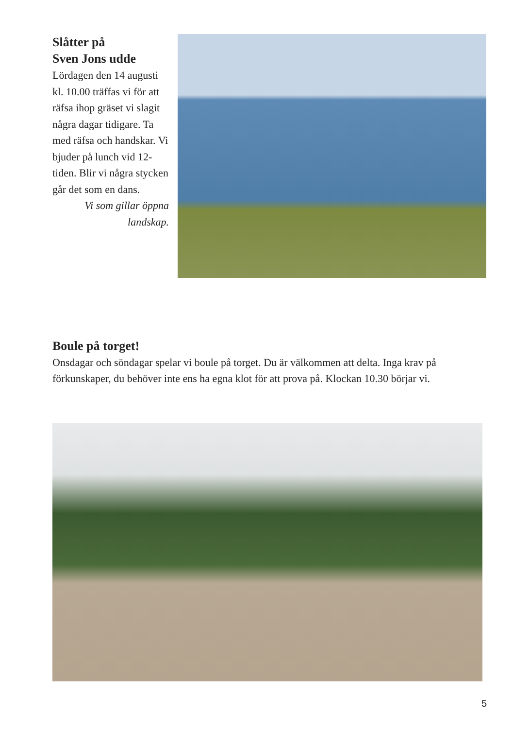Slåtter på
Sven Jons udde
Lördagen den 14 augusti kl. 10.00 träffas vi för att räfsa ihop gräset vi slagit några dagar tidigare. Ta med räfsa och handskar. Vi bjuder på lunch vid 12-tiden. Blir vi några stycken går det som en dans.
Vi som gillar öppna landskap.
Boule på torget!
Onsdagar och söndagar spelar vi boule på torget. Du är välkommen att delta. Inga krav på förkunskaper, du behöver inte ens ha egna klot för att prova på. Klockan 10.30 börjar vi.
5